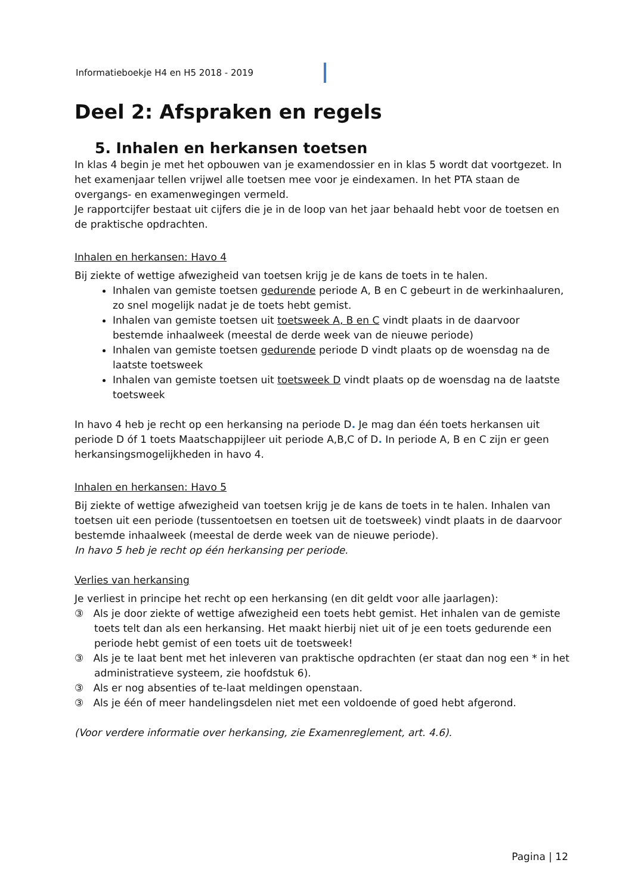Informatieboekje H4 en H5 2018 - 2019
Deel 2: Afspraken en regels
5. Inhalen en herkansen toetsen
In klas 4 begin je met het opbouwen van je examendossier en in klas 5 wordt dat voortgezet. In het examenjaar tellen vrijwel alle toetsen mee voor je eindexamen. In het PTA staan de overgangs- en examenwegingen vermeld.
Je rapportcijfer bestaat uit cijfers die je in de loop van het jaar behaald hebt voor de toetsen en de praktische opdrachten.
Inhalen en herkansen: Havo 4
Bij ziekte of wettige afwezigheid van toetsen krijg je de kans de toets in te halen.
Inhalen van gemiste toetsen gedurende periode A, B en C gebeurt in de werkinhaaluren, zo snel mogelijk nadat je de toets hebt gemist.
Inhalen van gemiste toetsen uit toetsweek A, B en C vindt plaats in de daarvoor bestemde inhaalweek (meestal de derde week van de nieuwe periode)
Inhalen van gemiste toetsen gedurende periode D vindt plaats op de woensdag na de laatste toetsweek
Inhalen van gemiste toetsen uit toetsweek D vindt plaats op de woensdag na de laatste toetsweek
In havo 4 heb je recht op een herkansing na periode D. Je mag dan één toets herkansen uit periode D óf 1 toets Maatschappijleer uit periode A,B,C of D. In periode A, B en C zijn er geen herkansingsmogelijkheden in havo 4.
Inhalen en herkansen: Havo 5
Bij ziekte of wettige afwezigheid van toetsen krijg je de kans de toets in te halen. Inhalen van toetsen uit een periode (tussentoetsen en toetsen uit de toetsweek) vindt plaats in de daarvoor bestemde inhaalweek (meestal de derde week van de nieuwe periode).
In havo 5 heb je recht op één herkansing per periode.
Verlies van herkansing
Je verliest in principe het recht op een herkansing (en dit geldt voor alle jaarlagen):
③ Als je door ziekte of wettige afwezigheid een toets hebt gemist. Het inhalen van de gemiste toets telt dan als een herkansing. Het maakt hierbij niet uit of je een toets gedurende een periode hebt gemist of een toets uit de toetsweek!
③ Als je te laat bent met het inleveren van praktische opdrachten (er staat dan nog een * in het administratieve systeem, zie hoofdstuk 6).
③ Als er nog absenties of te-laat meldingen openstaan.
③ Als je één of meer handelingsdelen niet met een voldoende of goed hebt afgerond.
(Voor verdere informatie over herkansing, zie Examenreglement, art. 4.6).
Pagina | 12